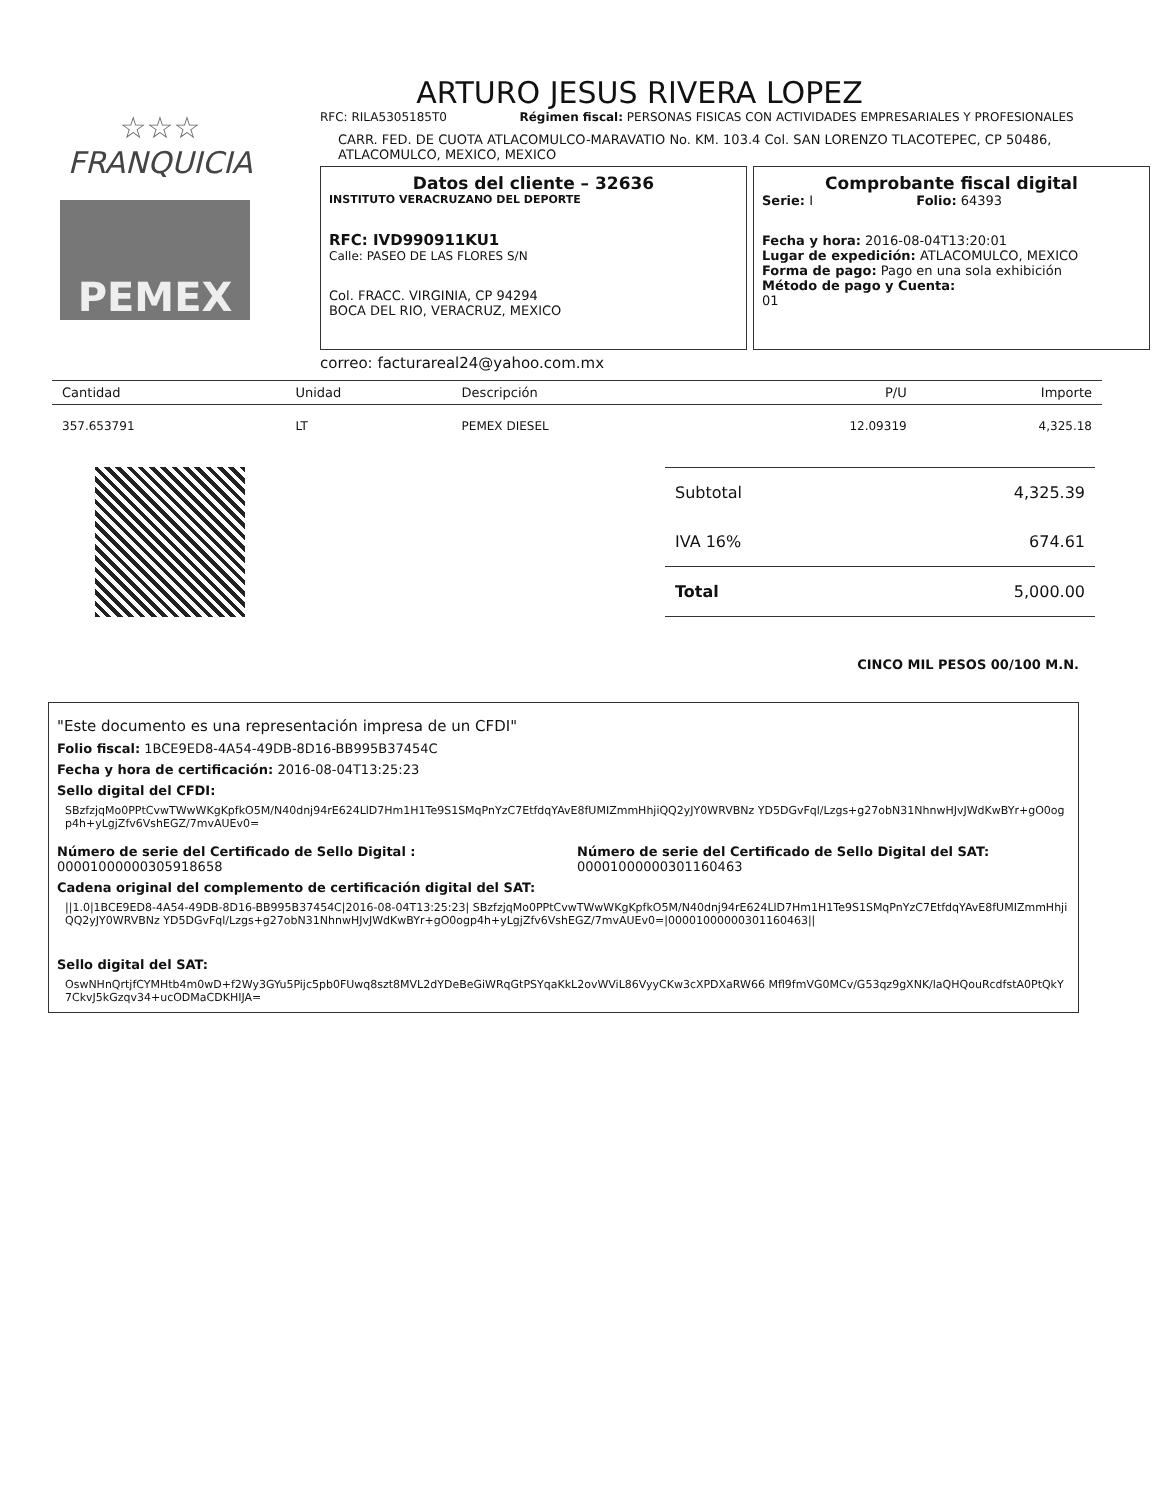ARTURO JESUS RIVERA LOPEZ
☆☆☆
FRANQUICIA
PEMEX
RFC: RILA5305185T0 Régimen fiscal: PERSONAS FISICAS CON ACTIVIDADES EMPRESARIALES Y PROFESIONALES
CARR. FED. DE CUOTA ATLACOMULCO-MARAVATIO No. KM. 103.4 Col. SAN LORENZO TLACOTEPEC, CP 50486,
ATLACOMULCO, MEXICO, MEXICO
Datos del cliente – 32636
INSTITUTO VERACRUZANO DEL DEPORTE
RFC: IVD990911KU1
Calle: PASEO DE LAS FLORES S/N
Col. FRACC. VIRGINIA, CP 94294
BOCA DEL RIO, VERACRUZ, MEXICO
Comprobante fiscal digital
Serie: I Folio: 64393
Fecha y hora: 2016-08-04T13:20:01
Lugar de expedición: ATLACOMULCO, MEXICO
Forma de pago: Pago en una sola exhibición
Método de pago y Cuenta:
01
correo: facturareal24@yahoo.com.mx
| Cantidad | Unidad | Descripción | P/U | Importe |
| --- | --- | --- | --- | --- |
| 357.653791 | LT | PEMEX DIESEL | 12.09319 | 4,325.18 |
| Subtotal | 4,325.39 |
| IVA 16% | 674.61 |
| Total | 5,000.00 |
CINCO MIL PESOS 00/100 M.N.
"Este documento es una representación impresa de un CFDI"
Folio fiscal: 1BCE9ED8-4A54-49DB-8D16-BB995B37454C
Fecha y hora de certificación: 2016-08-04T13:25:23
Sello digital del CFDI:
SBzfzjqMo0PPtCvwTWwWKgKpfkO5M/N40dnj94rE624LlD7Hm1H1Te9S1SMqPnYzC7EtfdqYAvE8fUMIZmmHhjiQQ2yJY0WRVBNz YD5DGvFql/Lzgs+g27obN31NhnwHJvJWdKwBYr+gO0ogp4h+yLgjZfv6VshEGZ/7mvAUEv0=
Número de serie del Certificado de Sello Digital :
00001000000305918658
Número de serie del Certificado de Sello Digital del SAT:
00001000000301160463
Cadena original del complemento de certificación digital del SAT:
||1.0|1BCE9ED8-4A54-49DB-8D16-BB995B37454C|2016-08-04T13:25:23| SBzfzjqMo0PPtCvwTWwWKgKpfkO5M/N40dnj94rE624LlD7Hm1H1Te9S1SMqPnYzC7EtfdqYAvE8fUMIZmmHhjiQQ2yJY0WRVBNz YD5DGvFql/Lzgs+g27obN31NhnwHJvJWdKwBYr+gO0ogp4h+yLgjZfv6VshEGZ/7mvAUEv0=|00001000000301160463||
Sello digital del SAT:
OswNHnQrtjfCYMHtb4m0wD+f2Wy3GYu5Pijc5pb0FUwq8szt8MVL2dYDeBeGiWRqGtPSYqaKkL2ovWViL86VyyCKw3cXPDXaRW66 Mfl9fmVG0MCv/G53qz9gXNK/laQHQouRcdfstA0PtQkY7CkvJ5kGzqv34+ucODMaCDKHIJA=